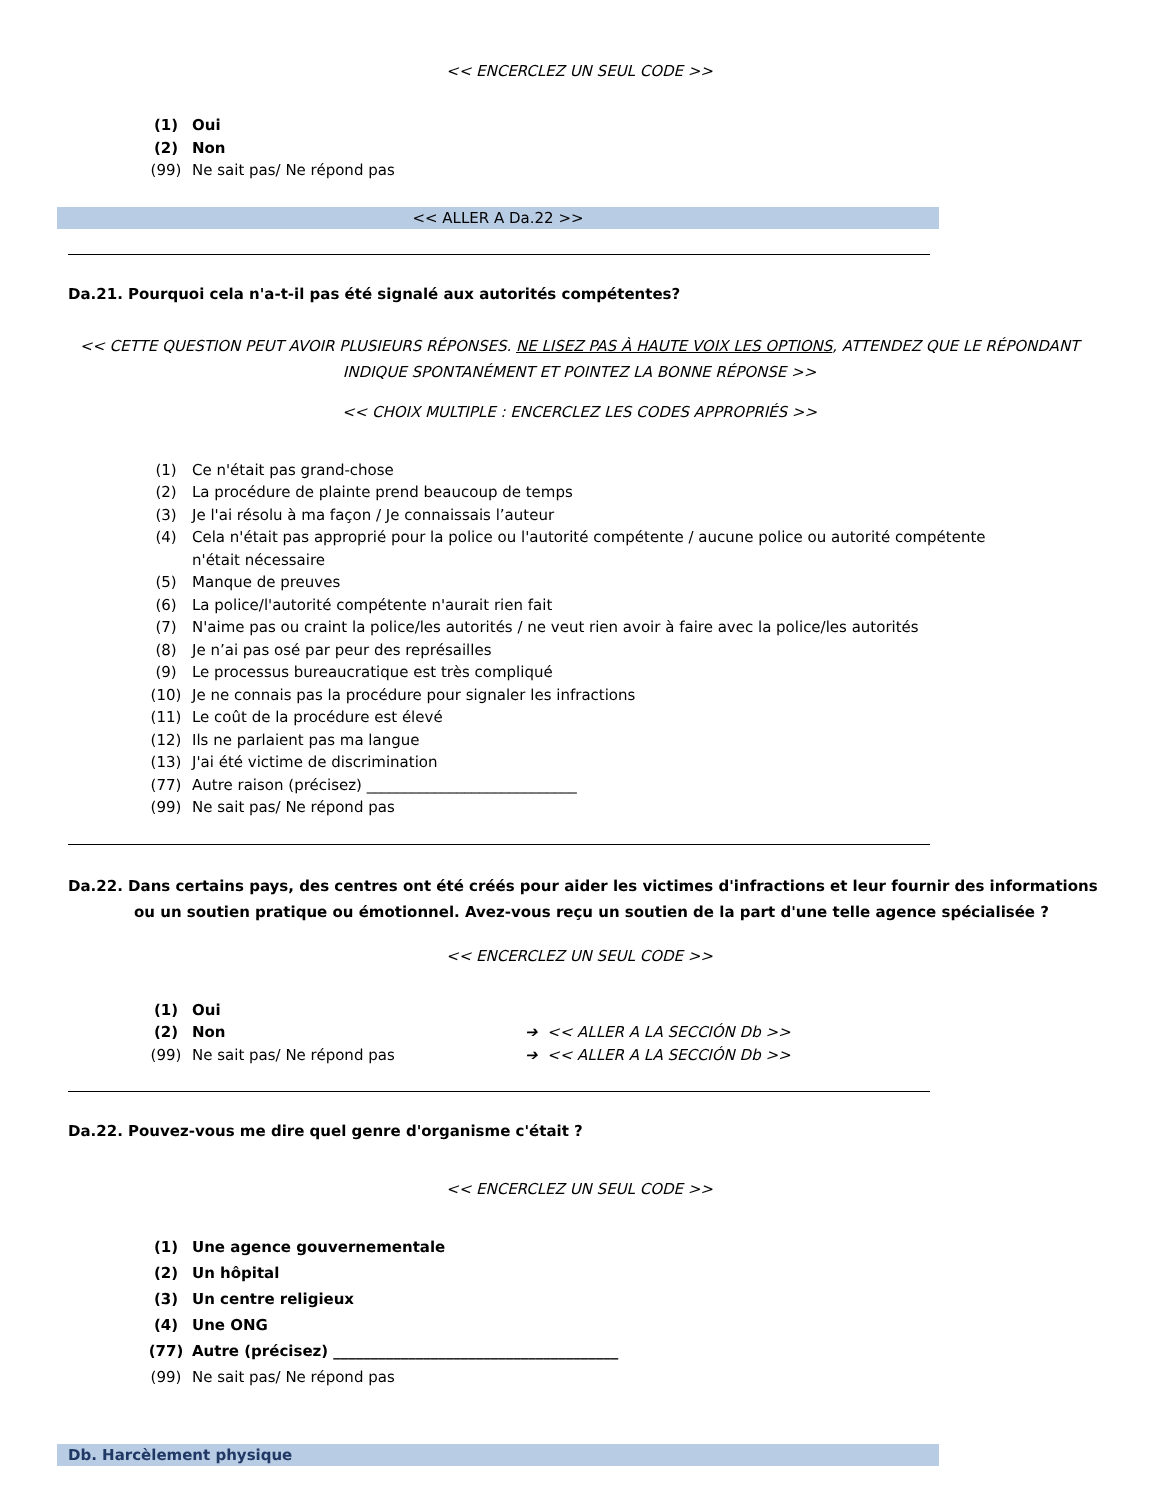<< ENCERCLEZ UN SEUL CODE >>
(1) Oui
(2) Non
(99) Ne sait pas/ Ne répond pas
<< ALLER A Da.22 >>
Da.21. Pourquoi cela n'a-t-il pas été signalé aux autorités compétentes?
<< CETTE QUESTION PEUT AVOIR PLUSIEURS RÉPONSES. NE LISEZ PAS À HAUTE VOIX LES OPTIONS, ATTENDEZ QUE LE RÉPONDANT INDIQUE SPONTANÉMENT ET POINTEZ LA BONNE RÉPONSE >>
<< CHOIX MULTIPLE : ENCERCLEZ LES CODES APPROPRIÉS >>
(1) Ce n'était pas grand-chose
(2) La procédure de plainte prend beaucoup de temps
(3) Je l'ai résolu à ma façon / Je connaissais l’auteur
(4) Cela n'était pas approprié pour la police ou l'autorité compétente / aucune police ou autorité compétente n'était nécessaire
(5) Manque de preuves
(6) La police/l'autorité compétente n'aurait rien fait
(7) N'aime pas ou craint la police/les autorités / ne veut rien avoir à faire avec la police/les autorités
(8) Je n’ai pas osé par peur des représailles
(9) Le processus bureaucratique est très compliqué
(10) Je ne connais pas la procédure pour signaler les infractions
(11) Le coût de la procédure est élevé
(12) Ils ne parlaient pas ma langue
(13) J'ai été victime de discrimination
(77) Autre raison (précisez) ____________________________
(99) Ne sait pas/ Ne répond pas
Da.22. Dans certains pays, des centres ont été créés pour aider les victimes d'infractions et leur fournir des informations ou un soutien pratique ou émotionnel. Avez-vous reçu un soutien de la part d'une telle agence spécialisée ?
<< ENCERCLEZ UN SEUL CODE >>
(1) Oui
(2) Non ➔ << ALLER A LA SECCIÓN Db >>
(99) Ne sait pas/ Ne répond pas ➔ << ALLER A LA SECCIÓN Db >>
Da.22. Pouvez-vous me dire quel genre d'organisme c'était ?
<< ENCERCLEZ UN SEUL CODE >>
(1) Une agence gouvernementale
(2) Un hôpital
(3) Un centre religieux
(4) Une ONG
(77) Autre (précisez) ______________________________________
(99) Ne sait pas/ Ne répond pas
Db. Harcèlement physique